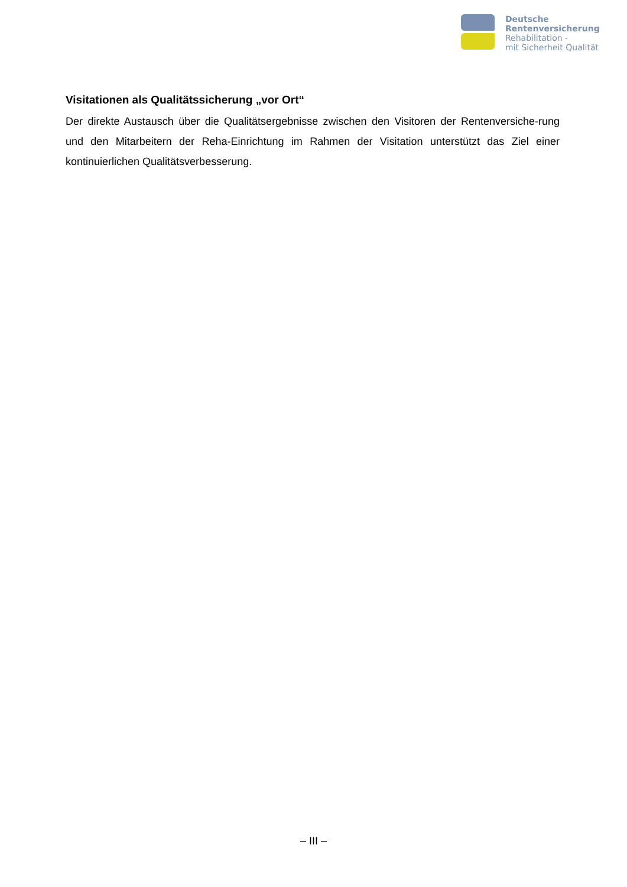Deutsche
Rentenversicherung
Rehabilitation -
mit Sicherheit Qualität
Visitationen als Qualitätssicherung „vor Ort“
Der direkte Austausch über die Qualitätsergebnisse zwischen den Visitoren der Rentenversiche-rung und den Mitarbeitern der Reha-Einrichtung im Rahmen der Visitation unterstützt das Ziel einer kontinuierlichen Qualitätsverbesserung.
– III –